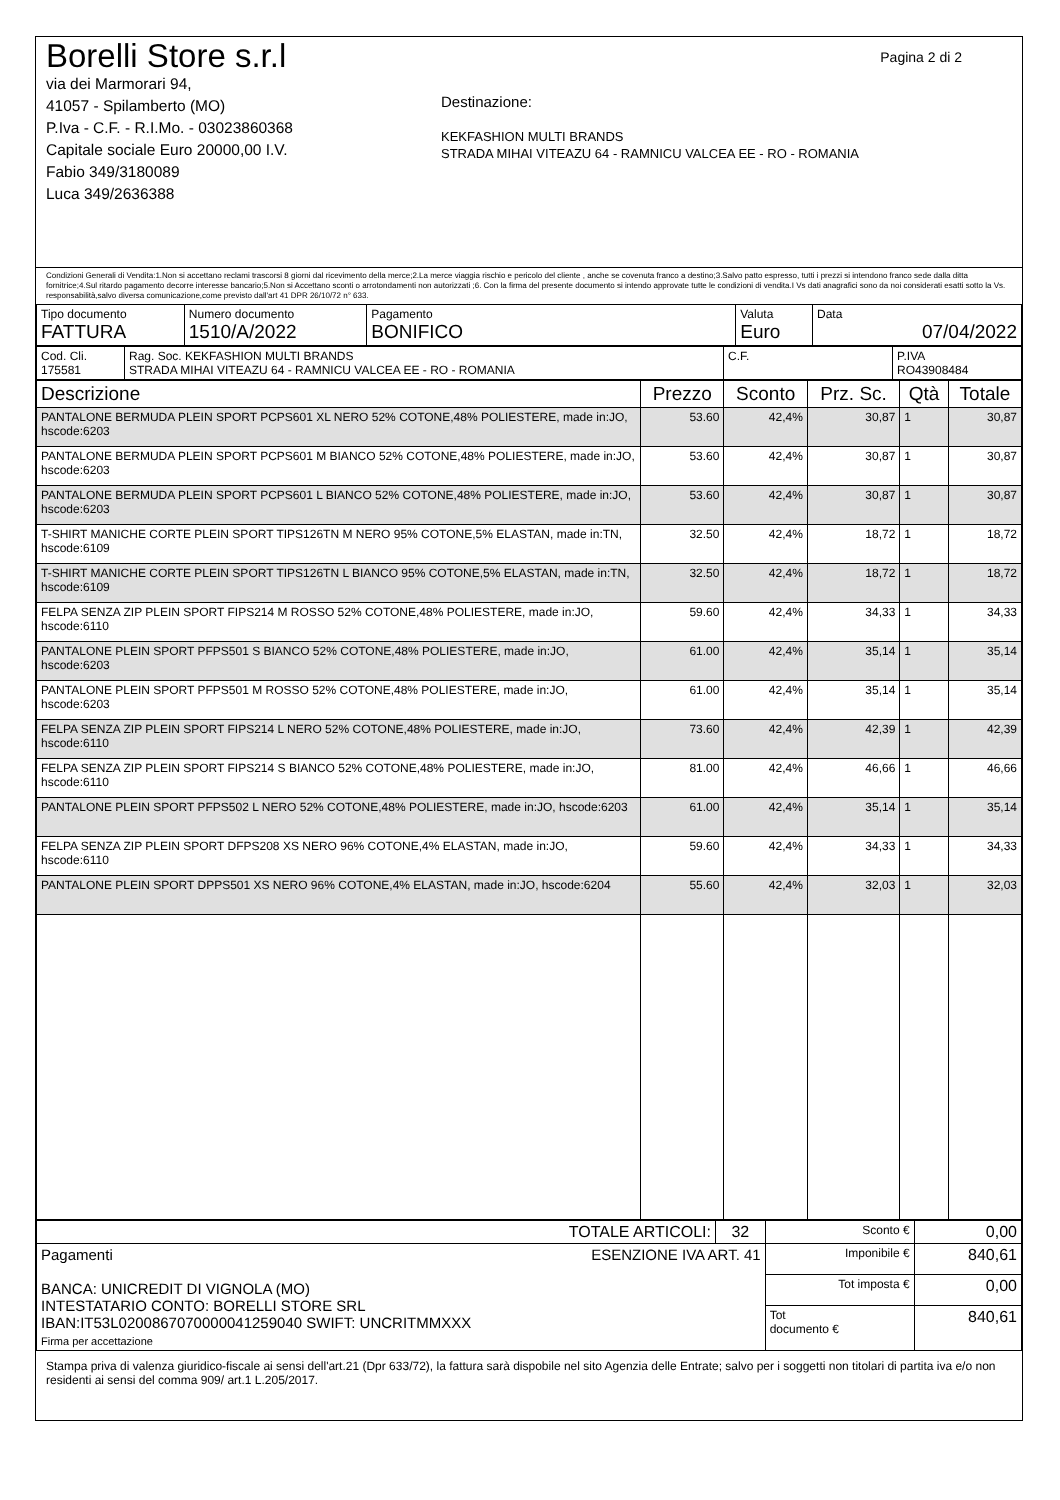Borelli Store s.r.l
via dei Marmorari 94,
41057 - Spilamberto (MO)
P.Iva - C.F. - R.I.Mo. - 03023860368
Capitale sociale Euro 20000,00 I.V.
Fabio 349/3180089
Luca 349/2636388
Pagina 2 di 2
Destinazione:
KEKFASHION MULTI BRANDS
STRADA MIHAI VITEAZU 64 - RAMNICU VALCEA EE - RO - ROMANIA
Condizioni Generali di Vendita:1.Non si accettano reclami trascorsi 8 giorni dal ricevimento della merce;2.La merce viaggia rischio e pericolo del cliente , anche se covenuta franco a destino;3.Salvo patto espresso, tutti i prezzi si intendono franco sede dalla ditta fornitrice;4.Sul ritardo pagamento decorre interesse bancario;5.Non si Accettano sconti o arrotondamenti non autorizzati ;6. Con la firma del presente documento si intendo approvate tutte le condizioni di vendita.I Vs dati anagrafici sono da noi considerati esatti sotto la Vs. responsabilità,salvo diversa comunicazione,come previsto dall'art 41 DPR 26/10/72 n° 633.
| Tipo documento FATTURA | Numero documento 1510/A/2022 | Pagamento BONIFICO | Valuta Euro | Data 07/04/2022 |
| Cod. Cli. 175581 | Rag. Soc. KEKFASHION MULTI BRANDS STRADA MIHAI VITEAZU 64 - RAMNICU VALCEA EE - RO - ROMANIA | C.F. | P.IVA RO43908484 |
| Descrizione | Prezzo | Sconto | Prz. Sc. | Qtà | Totale |
| --- | --- | --- | --- | --- | --- |
| PANTALONE BERMUDA PLEIN SPORT PCPS601 XL NERO 52% COTONE,48% POLIESTERE, made in:JO, hscode:6203 | 53.60 | 42,4% | 30,87 | 1 | 30,87 |
| PANTALONE BERMUDA PLEIN SPORT PCPS601 M BIANCO 52% COTONE,48% POLIESTERE, made in:JO, hscode:6203 | 53.60 | 42,4% | 30,87 | 1 | 30,87 |
| PANTALONE BERMUDA PLEIN SPORT PCPS601 L BIANCO 52% COTONE,48% POLIESTERE, made in:JO, hscode:6203 | 53.60 | 42,4% | 30,87 | 1 | 30,87 |
| T-SHIRT MANICHE CORTE PLEIN SPORT TIPS126TN M NERO 95% COTONE,5% ELASTAN, made in:TN, hscode:6109 | 32.50 | 42,4% | 18,72 | 1 | 18,72 |
| T-SHIRT MANICHE CORTE PLEIN SPORT TIPS126TN L BIANCO 95% COTONE,5% ELASTAN, made in:TN, hscode:6109 | 32.50 | 42,4% | 18,72 | 1 | 18,72 |
| FELPA SENZA ZIP PLEIN SPORT FIPS214 M ROSSO 52% COTONE,48% POLIESTERE, made in:JO, hscode:6110 | 59.60 | 42,4% | 34,33 | 1 | 34,33 |
| PANTALONE PLEIN SPORT PFPS501 S BIANCO 52% COTONE,48% POLIESTERE, made in:JO, hscode:6203 | 61.00 | 42,4% | 35,14 | 1 | 35,14 |
| PANTALONE PLEIN SPORT PFPS501 M ROSSO 52% COTONE,48% POLIESTERE, made in:JO, hscode:6203 | 61.00 | 42,4% | 35,14 | 1 | 35,14 |
| FELPA SENZA ZIP PLEIN SPORT FIPS214 L NERO 52% COTONE,48% POLIESTERE, made in:JO, hscode:6110 | 73.60 | 42,4% | 42,39 | 1 | 42,39 |
| FELPA SENZA ZIP PLEIN SPORT FIPS214 S BIANCO 52% COTONE,48% POLIESTERE, made in:JO, hscode:6110 | 81.00 | 42,4% | 46,66 | 1 | 46,66 |
| PANTALONE PLEIN SPORT PFPS502 L NERO 52% COTONE,48% POLIESTERE, made in:JO, hscode:6203 | 61.00 | 42,4% | 35,14 | 1 | 35,14 |
| FELPA SENZA ZIP PLEIN SPORT DFPS208 XS NERO 96% COTONE,4% ELASTAN, made in:JO, hscode:6110 | 59.60 | 42,4% | 34,33 | 1 | 34,33 |
| PANTALONE PLEIN SPORT DPPS501 XS NERO 96% COTONE,4% ELASTAN, made in:JO, hscode:6204 | 55.60 | 42,4% | 32,03 | 1 | 32,03 |
| TOTALE ARTICOLI: | 32 | Sconto € | 0,00 |
| Pagamenti ESENZIONE IVA ART. 41 BANCA: UNICREDIT DI VIGNOLA (MO) INTESTATARIO CONTO: BORELLI STORE SRL IBAN:IT53L0200867070000041259040 SWIFT: UNCRITMMXXX Firma per accettazione | | Imponibile € | 840,61 |
| | | Tot imposta € | 0,00 |
| | | Tot documento € | 840,61 |
Stampa priva di valenza giuridico-fiscale ai sensi dell'art.21 (Dpr 633/72), la fattura sarà dispobile nel sito Agenzia delle Entrate; salvo per i soggetti non titolari di partita iva e/o non residenti ai sensi del comma 909/ art.1 L.205/2017.